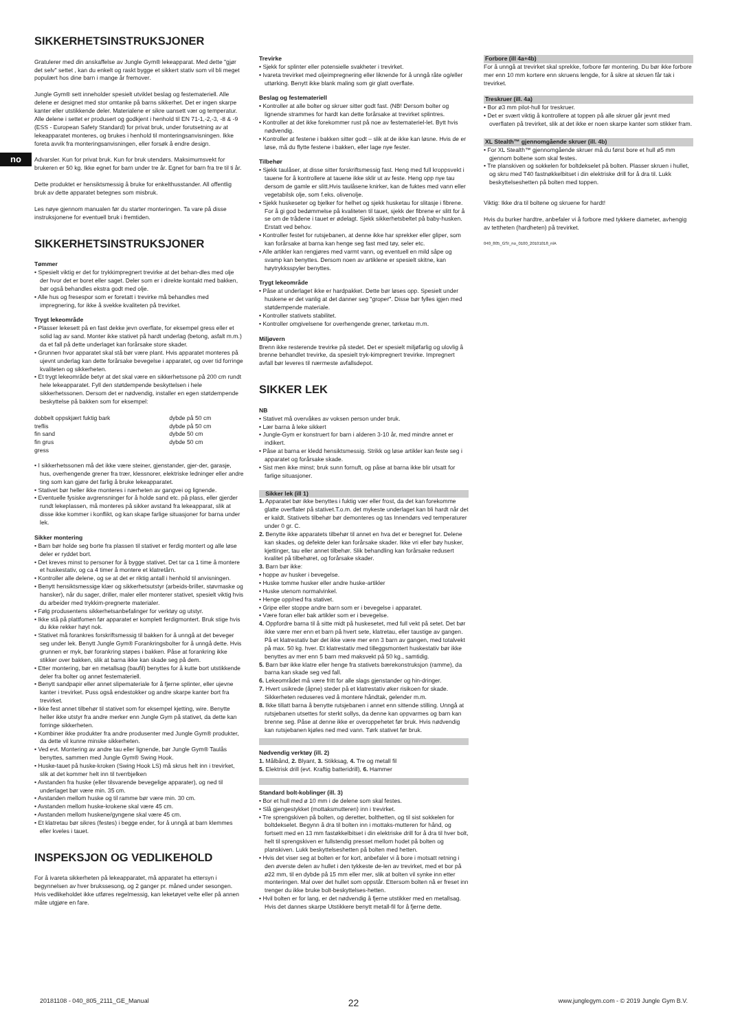no
SIKKERHETSINSTRUKSJONER
Gratulerer med din anskaffelse av Jungle Gym® lekeapparat. Med dette "gjør det selv" settet , kan du enkelt og raskt bygge et sikkert stativ som vil bli meget populært hos dine barn i mange år fremover.
Jungle Gym® sett inneholder spesielt utviklet beslag og festemateriell. Alle delene er designet med stor omtanke på barns sikkerhet. Det er ingen skarpe kanter eller utstikkende deler. Materialene er sikre uansett vær og temperatur. Alle delene i settet er produsert og godkjent i henhold til EN 71-1,-2,-3, -8 & -9 (ESS - European Safety Standard) for privat bruk, under forutsetning av at lekeapparatet monteres, og brukes i henhold til monteringsanvisningen. Ikke foreta avvik fra monteringsanvisningen, eller forsøk å endre design.
Advarsler. Kun for privat bruk. Kun for bruk utendørs. Maksimumsvekt for brukeren er 50 kg. Ikke egnet for barn under tre år. Egnet for barn fra tre til ti år.
Dette produktet er hensiktsmessig å bruke for enkelthusstander. All offentlig bruk av dette apparatet betegnes som misbruk.
Les nøye gjennom manualen før du starter monteringen. Ta vare på disse instruksjonene for eventuell bruk i fremtiden.
SIKKERHETSINSTRUKSJONER
Tømmer
• Spesielt viktig er det for trykkimpregnert trevirke at det behan-dles med olje der hvor det er boret eller saget. Deler som er i direkte kontakt med bakken, bør også behandles ekstra godt med olje.
• Alle hus og fresespor som er foretatt i trevirke må behandles med impregnering, for ikke å svekke kvaliteten på trevirket.
Trygt lekeområde
• Plasser lekesett på en fast dekke jevn overflate, for eksempel gress eller et solid lag av sand. Monter ikke stativet på hardt underlag (betong, asfalt m.m.) da et fall på dette underlaget kan forårsake store skader.
• Grunnen hvor apparatet skal stå bør være plant. Hvis apparatet monteres på ujevnt underlag kan dette forårsake bevegelse i apparatet, og over tid forringe kvaliteten og sikkerheten.
• Et trygt lekeområde betyr at det skal være en sikkerhetssone på 200 cm rundt hele lekeapparatet. Fyll den støtdempende beskyttelsen i hele sikkerhetssonen. Dersom det er nødvendig, installer en egen støtdempende beskyttelse på bakken som for eksempel:
| dobbelt oppskjært fuktig bark | dybde på 50 cm |
| treflis | dybde på 50 cm |
| fin sand | dybde 50 cm |
| fin grus | dybde 50 cm |
| gress | |
• I sikkerhetssonen må det ikke være steiner, gjenstander, gjer-der, garasje, hus, overhengende grener fra trær, klessnorer, elektriske ledninger eller andre ting som kan gjøre det farlig å bruke lekeapparatet.
• Stativet bør heller ikke monteres i nærheten av gangvei og lignende.
• Eventuelle fysiske avgrensninger for å holde sand etc. på plass, eller gjerder rundt lekeplassen, må monteres på sikker avstand fra lekeapparat, slik at disse ikke kommer i konflikt, og kan skape farlige situasjoner for barna under lek.
Sikker montering
• Barn bør holde seg borte fra plassen til stativet er ferdig montert og alle løse deler er ryddet bort.
• Det kreves minst to personer for å bygge stativet. Det tar ca 1 time å montere et huskestativ, og ca 4 timer å montere et klatretårn.
• Kontroller alle delene, og se at det er riktig antall i henhold til anvisningen.
• Benytt hensiktsmessige klær og sikkerhetsutstyr (arbeids-briller, støvmaske og hansker), når du sager, driller, maler eller monterer stativet, spesielt viktig hvis du arbeider med trykkim-pregnerte materialer.
• Følg produsentens sikkerhetsanbefalinger for verktøy og utstyr.
• Ikke stå på plattfomen før apparatet er komplett ferdigmontert. Bruk stige hvis du ikke rekker høyt nok.
• Stativet må forankres forskriftsmessig til bakken for å unngå at det beveger seg under lek. Benytt Jungle Gym® Forankringsbolter for å unngå dette. Hvis grunnen er myk, bør forankring støpes i bakken. Påse at forankring ikke stikker over bakken, slik at barna ikke kan skade seg på dem.
• Etter montering, bør en metallsag (baufil) benyttes for å kutte bort utstikkende deler fra bolter og annet festemateriell.
• Benytt sandpapir eller annet slipemateriale for å fjerne splinter, eller ujevne kanter i trevirket. Puss også endestokker og andre skarpe kanter bort fra trevirket.
• Ikke fest annet tilbehør til stativet som for eksempel kjetting, wire. Benytte heller ikke utstyr fra andre merker enn Jungle Gym på stativet, da dette kan forringe sikkerheten.
• Kombiner ikke produkter fra andre produsenter med Jungle Gym® produkter, da dette vil kunne minske sikkerheten.
• Ved evt. Montering av andre tau eller lignende, bør Jungle Gym® Taulås benyttes, sammen med Jungle Gym® Swing Hook.
• Huske-tauet på huske-kroken (Swing Hook LS) må skrus helt inn i trevirket, slik at det kommer helt inn til tverrbjelken
• Avstanden fra huske (eller tilsvarende bevegelige apparater), og ned til underlaget bør være min. 35 cm.
• Avstanden mellom huske og til ramme bør være min. 30 cm.
• Avstanden mellom huske-krokene skal være 45 cm.
• Avstanden mellom huskene/gyngene skal være 45 cm.
• Et klatretau bør sikres (festes) i begge ender, for å unngå at barn klemmes eller kveles i tauet.
INSPEKSJON OG VEDLIKEHOLD
For å ivareta sikkerheten på lekeapparatet, må apparatet ha ettersyn i begynnelsen av hver brukssesong, og 2 ganger pr. måned under sesongen. Hvis vedlikeholdet ikke utføres regelmessig, kan leketøyet velte eller på annen måte utgjøre en fare.
Trevirke
• Sjekk for splinter eller potensielle svakheter i trevirket.
• Ivareta trevirket med oljeimpregnering eller liknende for å unngå råte og/eller uttørking. Benytt ikke blank maling som gir glatt overflate.
Beslag og festemateriell
• Kontroller at alle bolter og skruer sitter godt fast. (NB! Dersom bolter og lignende strammes for hardt kan dette forårsake at trevirket splintres.
• Kontroller at det ikke forekommer rust på noe av festemateriel-let. Bytt hvis nødvendig.
• Kontroller at festene i bakken sitter godt – slik at de ikke kan løsne. Hvis de er løse, må du flytte festene i bakken, eller lage nye fester.
Tilbehør
• Sjekk taulåser, at disse sitter forskriftsmessig fast. Heng med full kroppsvekt i tauene for å kontrollere at tauene ikke sklir ut av feste. Heng opp nye tau dersom de gamle er slitt.Hvis taulåsene knirker, kan de fuktes med vann eller vegetabilsk olje, som f.eks. olivenolje.
• Sjekk huskeseter og bjelker for helhet og sjekk husketau for slitasje i fibrene. For å gi god bedømmelse på kvaliteten til tauet, sjekk der fibrene er slitt for å se om de trådene i tauet er ødelagt. Sjekk sikkerhetsbeltet på baby-husken. Erstatt ved behov.
• Kontroller festet for rutsjebanen, at denne ikke har sprekker eller gliper, som kan forårsake at barna kan henge seg fast med tøy, seler etc.
• Alle artikler kan rengjøres med varmt vann, og eventuell en mild såpe og svamp kan benyttes. Dersom noen av artiklene er spesielt skitne, kan høytrykksspyler benyttes.
Trygt lekeområde
• Påse at underlaget ikke er hardpakket. Dette bør løses opp. Spesielt under huskene er det vanlig at det danner seg "groper". Disse bør fylles igjen med støtdempende materiale.
• Kontroller stativets stabilitet.
• Kontroller omgivelsene for overhengende grener, tørketau m.m.
Miljøvern
Brenn ikke resterende trevirke på stedet. Det er spesielt miljøfarlig og ulovlig å brenne behandlet trevirke, da spesielt tryk-kimpregnert trevirke. Impregnert avfall bør leveres til nærmeste avfallsdepot.
SIKKER LEK
NB
• Stativet må overvåkes av voksen person under bruk.
• Lær barna å leke sikkert
• Jungle-Gym er konstruert for barn i alderen 3-10 år, med mindre annet er indikert.
• Påse at barna er kledd hensiktsmessig. Strikk og løse artikler kan feste seg i apparatet og forårsake skade.
• Sist men ikke minst; bruk sunn fornuft, og påse at barna ikke blir utsatt for farlige situasjoner.
Sikker lek (ill 1)
1. Apparatet bør ikke benyttes i fuktig vær eller frost, da det kan forekomme glatte overflater på stativet.T.o.m. det mykeste underlaget kan bli hardt når det er kaldt. Stativets tilbehør bør demonteres og tas Innendørs ved temperaturer under 0 gr. C.
2. Benytte ikke apparatets tilbehør til annet en hva det er beregnet for. Delene kan skades, og defekte deler kan forårsake skader. Ikke vri eller bøy husker, kjettinger, tau eller annet tilbehør. Slik behandling kan forårsake redusert kvalitet på tilbehøret, og forårsake skader.
3. Barn bør ikke:
• hoppe av husker i bevegelse.
• Huske tomme husker eller andre huske-artikler
• Huske utenom normalvinkel.
• Henge opp/ned fra stativet.
• Gripe eller stoppe andre barn som er i bevegelse i apparatet.
• Være foran eller bak artikler som er i bevegelse.
4. Oppfordre barna til å sitte midt på huskesetet, med full vekt på setet. Det bør ikke være mer enn et barn på hvert sete, klatretau, eller taustige av gangen. På et klatrestativ bør det ikke være mer enn 3 barn av gangen, med totalvekt på max. 50 kg. hver. Et klatrestativ med tilleggsmontert huskestativ bør ikke benyttes av mer enn 5 barn med maksvekt på 50 kg., samtidig.
5. Barn bør ikke klatre eller henge fra stativets bærekonstruksjon (ramme), da barna kan skade seg ved fall.
6. Lekeområdet må være fritt for alle slags gjenstander og hin-dringer.
7. Hvert usikrede (åpne) steder på et klatrestativ øker risikoen for skade. Sikkerheten reduseres ved å montere håndtak, gelender m.m.
8. Ikke tillatt barna å benytte rutsjebanen i annet enn sittende stilling. Unngå at rutsjebanen utsettes for sterkt sollys, da denne kan oppvarmes og barn kan brenne seg. Påse at denne ikke er overoppehetet før bruk. Hvis nødvendig kan rutsjebanen kjøles ned med vann. Tørk stativet før bruk.
Nødvendig verktøy (ill. 2)
1. Målbånd, 2. Blyant, 3. Stikksag, 4. Tre og metall fil
5. Elektrisk drill (evt. Kraftig batteridrill), 6. Hammer
Standard bolt-koblinger (ill. 3)
• Bor et hull med ø 10 mm i de delene som skal festes.
• Slå gjengestykket (mottaksmutteren) inn i trevirket.
• Tre sprengskiven på bolten, og deretter, bolthetten, og til sist sokkelen for boltdekselet. Begynn å dra til bolten inn i mottaks-mutteren for hånd, og fortsett med en 13 mm fastøkkelbitset i din elektriske drill for å dra til hver bolt, helt til sprengskiven er fullstendig presset mellom hodet på bolten og planskiven. Lukk beskyttelseshetten på bolten med hetten.
• Hvis det viser seg at bolten er for kort, anbefaler vi å bore i motsatt retning i den øverste delen av hullet i den tykkeste de-len av trevirket, med et bor på ø22 mm, til en dybde på 15 mm eller mer, slik at bolten vil synke inn etter monteringen. Mal over det hullet som oppstår. Ettersom bolten nå er freset inn trenger du ikke bruke bolt-beskyttelses-hetten.
• Hvil bolten er for lang, er det nødvendig å fjerne utstikker med en metallsag. Hvis det dannes skarpe Utstikkere benytt metall-fil for å fjerne dette.
Forbore (ill 4a+4b)
For å unngå at trevirket skal sprekke, forbore før montering. Du bør ikke forbore mer enn 10 mm kortere enn skruens lengde, for å sikre at skruen får tak i trevirket.
Treskruer (ill. 4a)
• Bor ø3 mm pilot-hull for treskruer.
• Det er svært viktig å kontrollere at toppen på alle skruer går jevnt med overflaten på trevirket, slik at det ikke er noen skarpe kanter som stikker fram.
XL Stealth™ gjennomgående skruer (ill. 4b)
• For XL Stealth™ gjennomgående skruer må du først bore et hull ø5 mm gjennom boltene som skal festes.
• Tre planskiven og sokkelen for boltdekselet på bolten. Plasser skruen i hullet, og skru med T40 fastnøkkelbitset i din elektriske drill for å dra til. Lukk beskyttelseshetten på bolten med toppen.
Viktig: Ikke dra til boltene og skruene for hardt!
Hvis du burker hardtre, anbefaler vi å forbore med tykkere diameter, avhengig av tettheten (hardheten) på trevirket.
040_805_GSI_no_0100_20101018_nlA
20181108 - 040_805_2111_GE_Manual 22 www.junglegym.com - © 2019 Jungle Gym B.V.